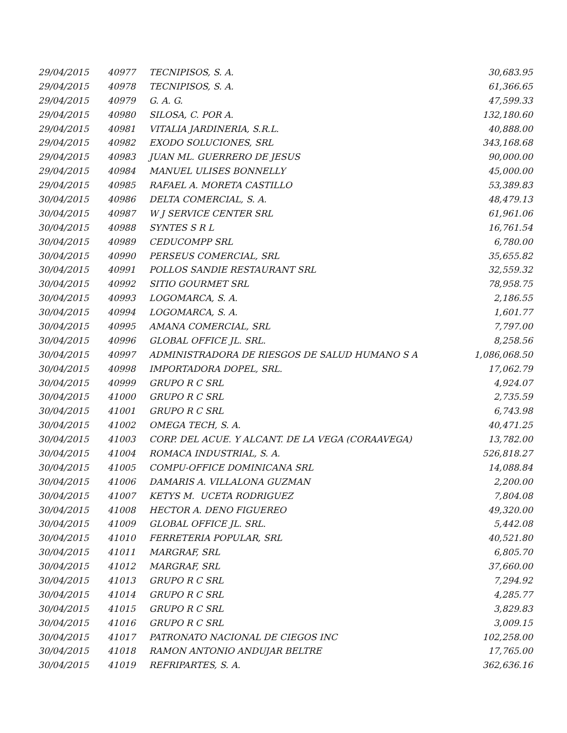| 29/04/2015 | 40977 | TECNIPISOS, S. A. | 30,683.95 |
| 29/04/2015 | 40978 | TECNIPISOS, S. A. | 61,366.65 |
| 29/04/2015 | 40979 | G. A. G. | 47,599.33 |
| 29/04/2015 | 40980 | SILOSA, C. POR A. | 132,180.60 |
| 29/04/2015 | 40981 | VITALIA JARDINERIA, S.R.L. | 40,888.00 |
| 29/04/2015 | 40982 | EXODO SOLUCIONES, SRL | 343,168.68 |
| 29/04/2015 | 40983 | JUAN ML. GUERRERO DE JESUS | 90,000.00 |
| 29/04/2015 | 40984 | MANUEL ULISES BONNELLY | 45,000.00 |
| 29/04/2015 | 40985 | RAFAEL A. MORETA CASTILLO | 53,389.83 |
| 30/04/2015 | 40986 | DELTA COMERCIAL, S. A. | 48,479.13 |
| 30/04/2015 | 40987 | W J SERVICE CENTER SRL | 61,961.06 |
| 30/04/2015 | 40988 | SYNTES S R L | 16,761.54 |
| 30/04/2015 | 40989 | CEDUCOMPP SRL | 6,780.00 |
| 30/04/2015 | 40990 | PERSEUS COMERCIAL, SRL | 35,655.82 |
| 30/04/2015 | 40991 | POLLOS SANDIE RESTAURANT SRL | 32,559.32 |
| 30/04/2015 | 40992 | SITIO GOURMET SRL | 78,958.75 |
| 30/04/2015 | 40993 | LOGOMARCA, S. A. | 2,186.55 |
| 30/04/2015 | 40994 | LOGOMARCA, S. A. | 1,601.77 |
| 30/04/2015 | 40995 | AMANA COMERCIAL, SRL | 7,797.00 |
| 30/04/2015 | 40996 | GLOBAL OFFICE JL. SRL. | 8,258.56 |
| 30/04/2015 | 40997 | ADMINISTRADORA DE RIESGOS DE SALUD HUMANO S A | 1,086,068.50 |
| 30/04/2015 | 40998 | IMPORTADORA DOPEL, SRL. | 17,062.79 |
| 30/04/2015 | 40999 | GRUPO R C SRL | 4,924.07 |
| 30/04/2015 | 41000 | GRUPO R C SRL | 2,735.59 |
| 30/04/2015 | 41001 | GRUPO R C SRL | 6,743.98 |
| 30/04/2015 | 41002 | OMEGA TECH, S. A. | 40,471.25 |
| 30/04/2015 | 41003 | CORP. DEL ACUE. Y ALCANT. DE LA VEGA (CORAAVEGA) | 13,782.00 |
| 30/04/2015 | 41004 | ROMACA INDUSTRIAL, S. A. | 526,818.27 |
| 30/04/2015 | 41005 | COMPU-OFFICE DOMINICANA SRL | 14,088.84 |
| 30/04/2015 | 41006 | DAMARIS A. VILLALONA GUZMAN | 2,200.00 |
| 30/04/2015 | 41007 | KETYS M. UCETA RODRIGUEZ | 7,804.08 |
| 30/04/2015 | 41008 | HECTOR A. DENO FIGUEREO | 49,320.00 |
| 30/04/2015 | 41009 | GLOBAL OFFICE JL. SRL. | 5,442.08 |
| 30/04/2015 | 41010 | FERRETERIA POPULAR, SRL | 40,521.80 |
| 30/04/2015 | 41011 | MARGRAF, SRL | 6,805.70 |
| 30/04/2015 | 41012 | MARGRAF, SRL | 37,660.00 |
| 30/04/2015 | 41013 | GRUPO R C SRL | 7,294.92 |
| 30/04/2015 | 41014 | GRUPO R C SRL | 4,285.77 |
| 30/04/2015 | 41015 | GRUPO R C SRL | 3,829.83 |
| 30/04/2015 | 41016 | GRUPO R C SRL | 3,009.15 |
| 30/04/2015 | 41017 | PATRONATO NACIONAL DE CIEGOS INC | 102,258.00 |
| 30/04/2015 | 41018 | RAMON ANTONIO ANDUJAR BELTRE | 17,765.00 |
| 30/04/2015 | 41019 | REFRIPARTES, S. A. | 362,636.16 |